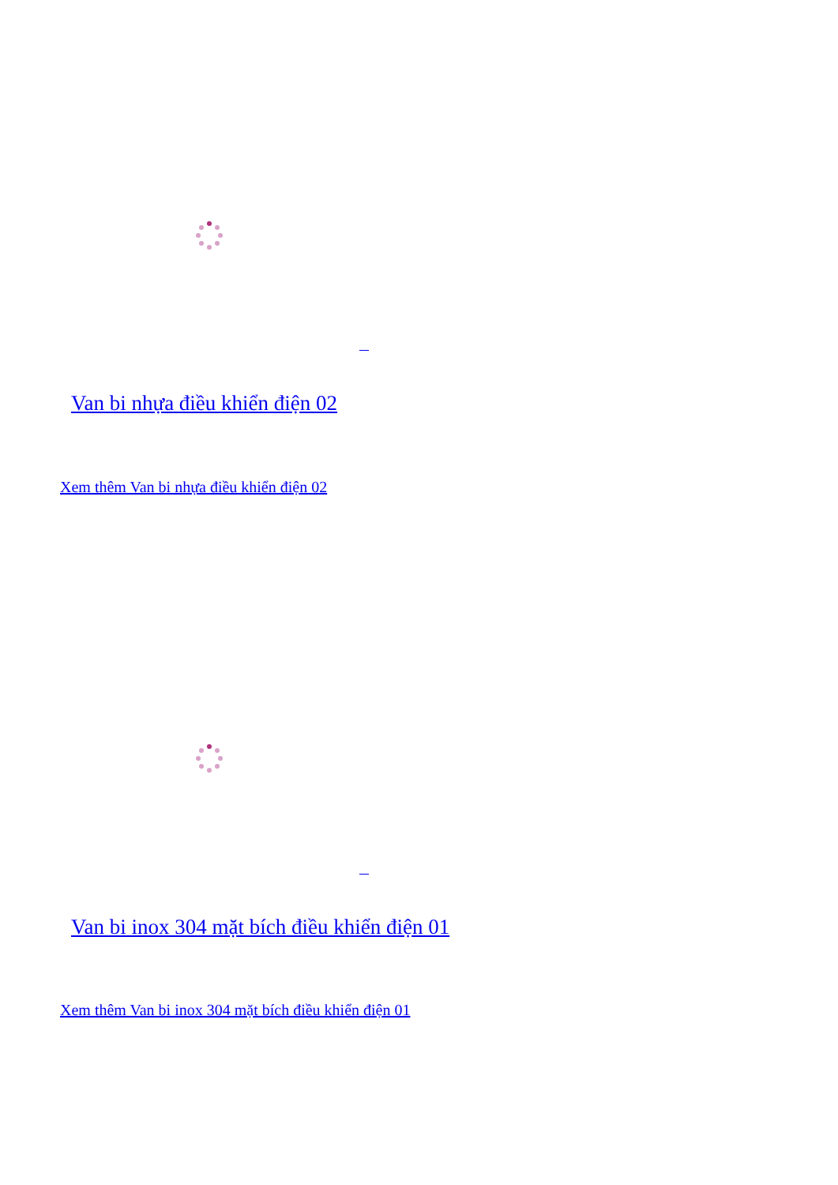Van bi nhựa điều khiển điện 02
Xem thêm Van bi nhựa điều khiển điện 02
Van bi inox 304 mặt bích điều khiển điện 01
Xem thêm Van bi inox 304 mặt bích điều khiển điện 01